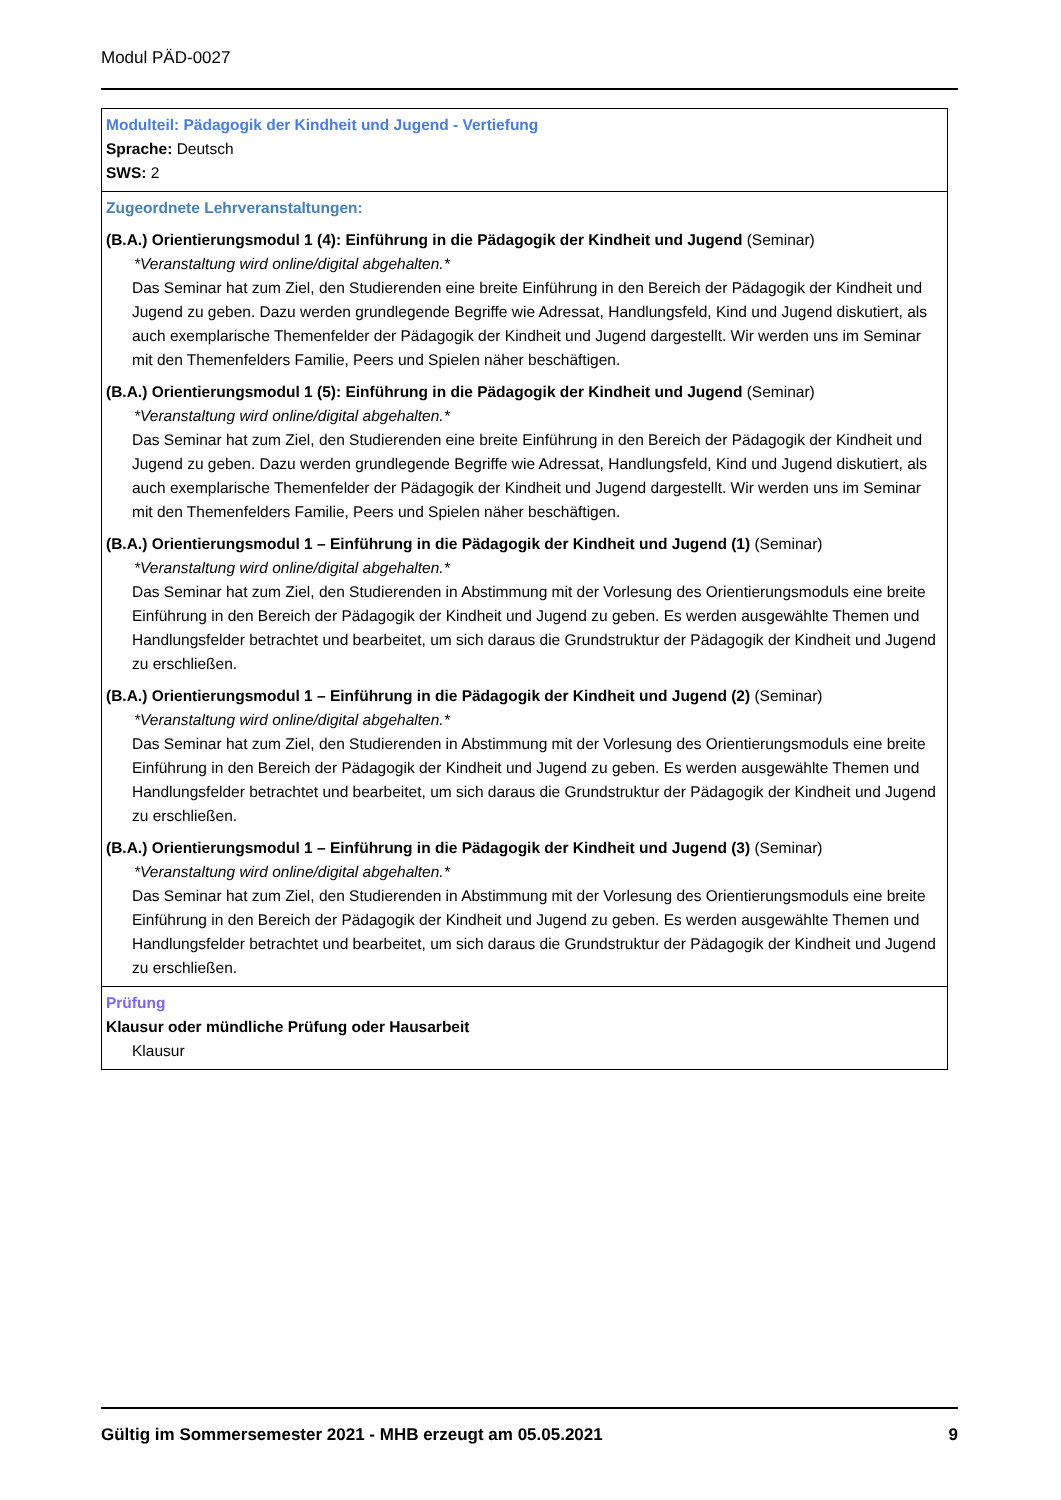Modul PÄD-0027
Modulteil: Pädagogik der Kindheit und Jugend - Vertiefung
Sprache: Deutsch
SWS: 2
Zugeordnete Lehrveranstaltungen:
(B.A.) Orientierungsmodul 1 (4): Einführung in die Pädagogik der Kindheit und Jugend (Seminar)
*Veranstaltung wird online/digital abgehalten.*
Das Seminar hat zum Ziel, den Studierenden eine breite Einführung in den Bereich der Pädagogik der Kindheit und Jugend zu geben. Dazu werden grundlegende Begriffe wie Adressat, Handlungsfeld, Kind und Jugend diskutiert, als auch exemplarische Themenfelder der Pädagogik der Kindheit und Jugend dargestellt. Wir werden uns im Seminar mit den Themenfelders Familie, Peers und Spielen näher beschäftigen.
(B.A.) Orientierungsmodul 1 (5): Einführung in die Pädagogik der Kindheit und Jugend (Seminar)
*Veranstaltung wird online/digital abgehalten.*
Das Seminar hat zum Ziel, den Studierenden eine breite Einführung in den Bereich der Pädagogik der Kindheit und Jugend zu geben. Dazu werden grundlegende Begriffe wie Adressat, Handlungsfeld, Kind und Jugend diskutiert, als auch exemplarische Themenfelder der Pädagogik der Kindheit und Jugend dargestellt. Wir werden uns im Seminar mit den Themenfelders Familie, Peers und Spielen näher beschäftigen.
(B.A.) Orientierungsmodul 1 – Einführung in die Pädagogik der Kindheit und Jugend (1) (Seminar)
*Veranstaltung wird online/digital abgehalten.*
Das Seminar hat zum Ziel, den Studierenden in Abstimmung mit der Vorlesung des Orientierungsmoduls eine breite Einführung in den Bereich der Pädagogik der Kindheit und Jugend zu geben. Es werden ausgewählte Themen und Handlungsfelder betrachtet und bearbeitet, um sich daraus die Grundstruktur der Pädagogik der Kindheit und Jugend zu erschließen.
(B.A.) Orientierungsmodul 1 – Einführung in die Pädagogik der Kindheit und Jugend (2) (Seminar)
*Veranstaltung wird online/digital abgehalten.*
Das Seminar hat zum Ziel, den Studierenden in Abstimmung mit der Vorlesung des Orientierungsmoduls eine breite Einführung in den Bereich der Pädagogik der Kindheit und Jugend zu geben. Es werden ausgewählte Themen und Handlungsfelder betrachtet und bearbeitet, um sich daraus die Grundstruktur der Pädagogik der Kindheit und Jugend zu erschließen.
(B.A.) Orientierungsmodul 1 – Einführung in die Pädagogik der Kindheit und Jugend (3) (Seminar)
*Veranstaltung wird online/digital abgehalten.*
Das Seminar hat zum Ziel, den Studierenden in Abstimmung mit der Vorlesung des Orientierungsmoduls eine breite Einführung in den Bereich der Pädagogik der Kindheit und Jugend zu geben. Es werden ausgewählte Themen und Handlungsfelder betrachtet und bearbeitet, um sich daraus die Grundstruktur der Pädagogik der Kindheit und Jugend zu erschließen.
Prüfung
Klausur oder mündliche Prüfung oder Hausarbeit
Klausur
Gültig im Sommersemester 2021 - MHB erzeugt am 05.05.2021 9